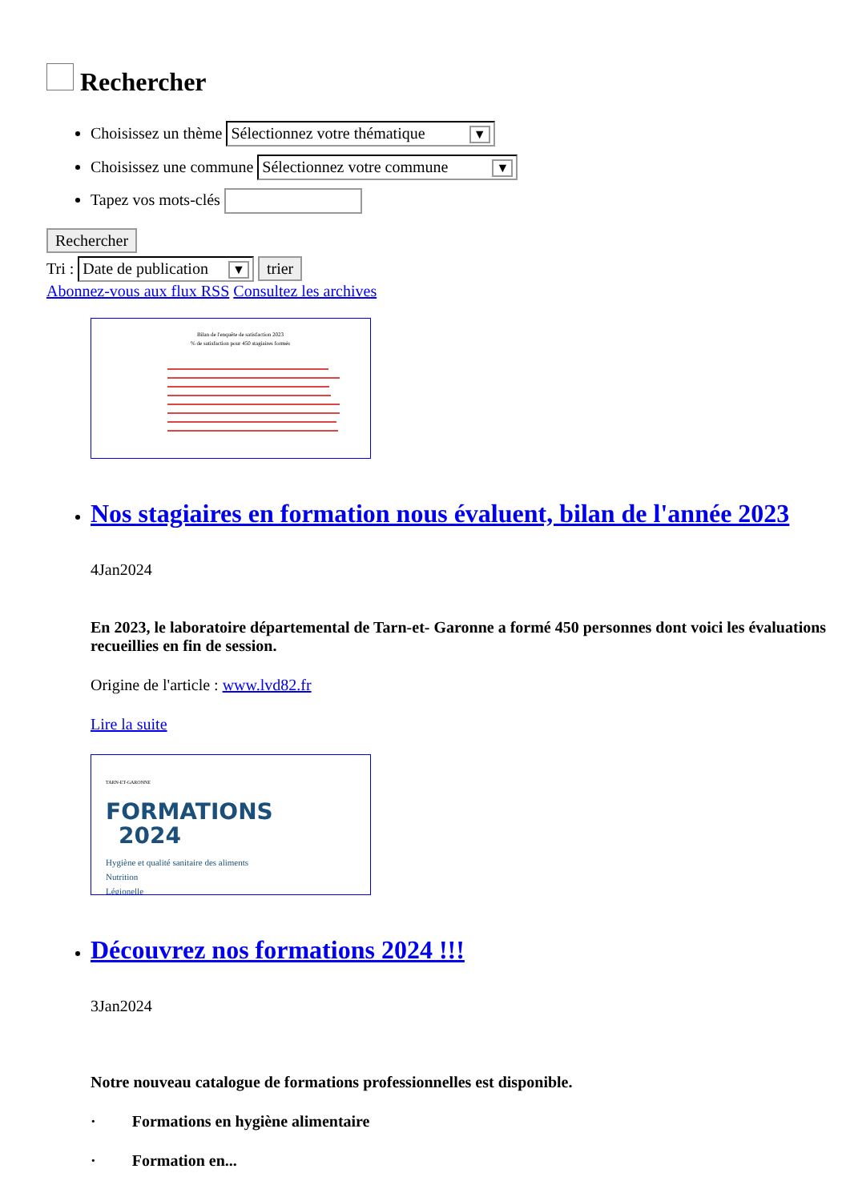Rechercher
Choisissez un thème Sélectionnez votre thématique ▼
Choisissez une commune Sélectionnez votre commune ▼
Tapez vos mots-clés
Rechercher
Tri : Date de publication ▼ trier
Abonnez-vous aux flux RSS Consultez les archives
Bilan de l'enquête de satisfaction 2023
% de satisfaction pour 450 stagiaires formés
Nos stagiaires en formation nous évaluent, bilan de l'année 2023
4Jan2024
En 2023, le laboratoire départemental de Tarn-et- Garonne a formé 450 personnes dont voici les évaluations recueillies en fin de session.
Origine de l'article : www.lvd82.fr
Lire la suite
TARN-ET-GARONNE
FORMATIONS
2024
Hygiène et qualité sanitaire des aliments
Nutrition
Légionelle
Découvrez nos formations 2024 !!!
3Jan2024
Notre nouveau catalogue de formations professionnelles est disponible.
· Formations en hygiène alimentaire
· Formation en...